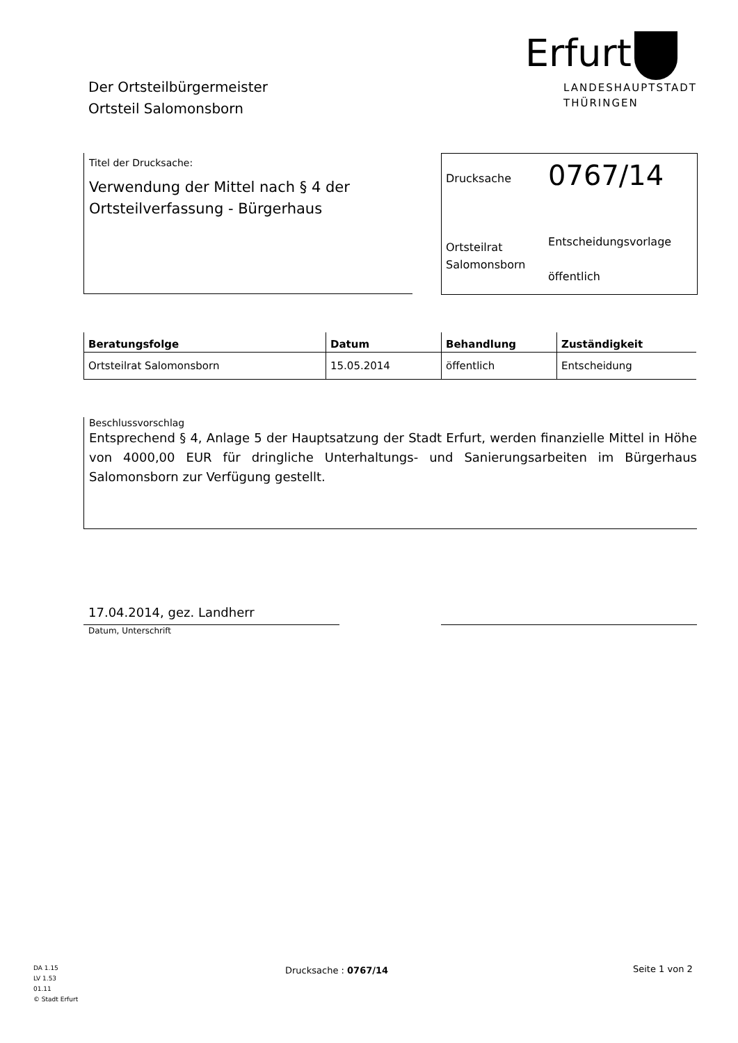Der Ortsteilbürgermeister
Ortsteil Salomonsborn
Erfurt
LANDESHAUPTSTADT
THÜRINGEN
Titel der Drucksache:
Verwendung der Mittel nach § 4 der Ortsteilverfassung - Bürgerhaus
| Drucksache | 0767/14 |
| Ortsteilrat Salomonsborn | Entscheidungsvorlage öffentlich |
| Beratungsfolge | Datum | Behandlung | Zuständigkeit |
| --- | --- | --- | --- |
| Ortsteilrat Salomonsborn | 15.05.2014 | öffentlich | Entscheidung |
Beschlussvorschlag
Entsprechend § 4, Anlage 5 der Hauptsatzung der Stadt Erfurt, werden finanzielle Mittel in Höhe von 4000,00 EUR für dringliche Unterhaltungs- und Sanierungsarbeiten im Bürgerhaus Salomonsborn zur Verfügung gestellt.
17.04.2014, gez. Landherr
Datum, Unterschrift
DA 1.15
LV 1.53
01.11
© Stadt Erfurt
Drucksache : 0767/14 Seite 1 von 2